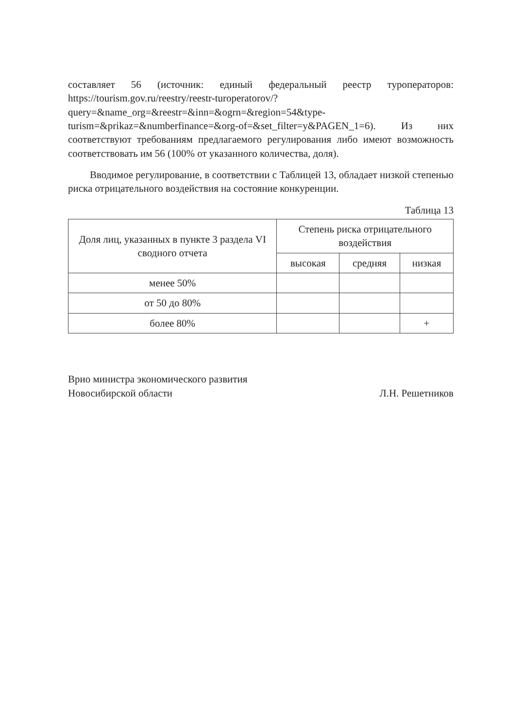составляет 56 (источник: единый федеральный реестр туроператоров: https://tourism.gov.ru/reestry/reestr-turoperatorov/?query=&name_org=&reestr=&inn=&ogrn=&region=54&type-turism=&prikaz=&numberfinance=&org-of=&set_filter=y&PAGEN_1=6). Из них соответствуют требованиям предлагаемого регулирования либо имеют возможность соответствовать им 56 (100% от указанного количества, доля).
Вводимое регулирование, в соответствии с Таблицей 13, обладает низкой степенью риска отрицательного воздействия на состояние конкуренции.
Таблица 13
| Доля лиц, указанных в пункте 3 раздела VI сводного отчета | Степень риска отрицательного воздействия | | |
| --- | --- | --- | --- |
| | высокая | средняя | низкая |
| менее 50% | | | |
| от 50 до 80% | | | |
| более 80% | | | + |
Врио министра экономического развития
Новосибирской области
Л.Н. Решетников